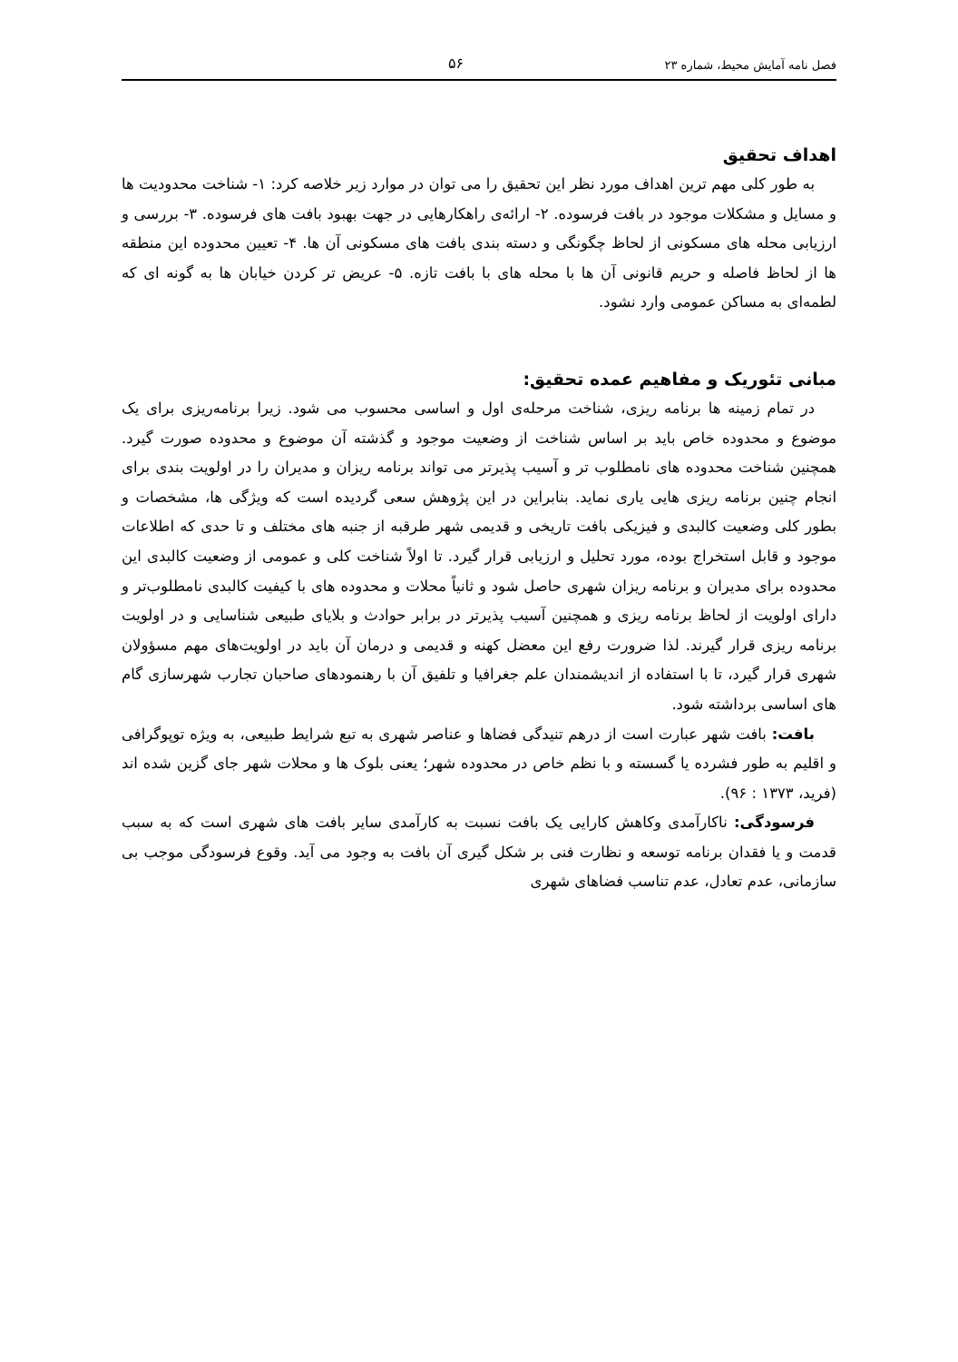فصل نامه آمایش محیط، شماره ۲۳ ۵۶
اهداف تحقیق
به طور کلی مهم ترین اهداف مورد نظر این تحقیق را می توان در موارد زیر خلاصه کرد: ۱- شناخت محدودیت ها و مسایل و مشکلات موجود در بافت فرسوده. ۲- ارائه‌ی راهکارهایی در جهت بهبود بافت های فرسوده. ۳- بررسی و ارزیابی محله های مسکونی از لحاظ چگونگی و دسته بندی بافت های مسکونی آن ها. ۴- تعیین محدوده این منطقه ها از لحاظ فاصله و حریم قانونی آن ها با محله های با بافت تازه. ۵- عریض تر کردن خیابان ها به گونه ای که لطمه‌ای به مساکن عمومی وارد نشود.
مبانی تئوریک و مفاهیم عمده تحقیق:
در تمام زمینه ها برنامه ریزی، شناخت مرحله‌ی اول و اساسی محسوب می شود. زیرا برنامه‌ریزی برای یک موضوع و محدوده خاص باید بر اساس شناخت از وضعیت موجود و گذشته آن موضوع و محدوده صورت گیرد. همچنین شناخت محدوده های نامطلوب تر و آسیب پذیرتر می تواند برنامه ریزان و مدیران را در اولویت بندی برای انجام چنین برنامه ریزی هایی یاری نماید. بنابراین در این پژوهش سعی گردیده است که ویژگی ها، مشخصات و بطور کلی وضعیت کالبدی و فیزیکی بافت تاریخی و قدیمی شهر طرقبه از جنبه های مختلف و تا حدی که اطلاعات موجود و قابل استخراج بوده، مورد تحلیل و ارزیابی قرار گیرد. تا اولاً شناخت کلی و عمومی از وضعیت کالبدی این محدوده برای مدیران و برنامه ریزان شهری حاصل شود و ثانیاً محلات و محدوده های با کیفیت کالبدی نامطلوب‌تر و دارای اولویت از لحاظ برنامه ریزی و همچنین آسیب پذیرتر در برابر حوادث و بلایای طبیعی شناسایی و در اولویت برنامه ریزی قرار گیرند. لذا ضرورت رفع این معضل کهنه و قدیمی و درمان آن باید در اولویت‌های مهم مسؤولان شهری قرار گیرد، تا با استفاده از اندیشمندان علم جغرافیا و تلفیق آن با رهنمودهای صاحبان تجارب شهرسازی گام های اساسی برداشته شود.
بافت: بافت شهر عبارت است از درهم تنیدگی فضاها و عناصر شهری به تبع شرایط طبیعی، به ویژه توپوگرافی و اقلیم به طور فشرده یا گسسته و با نظم خاص در محدوده شهر؛ یعنی بلوک ها و محلات شهر جای گزین شده اند (فرید، ۱۳۷۳ : ۹۶).
فرسودگی: ناکارآمدی وکاهش کارایی یک بافت نسبت به کارآمدی سایر بافت های شهری است که به سبب قدمت و یا فقدان برنامه توسعه و نظارت فنی بر شکل گیری آن بافت به وجود می آید. وقوع فرسودگی موجب بی سازمانی، عدم تعادل، عدم تناسب فضاهای شهری